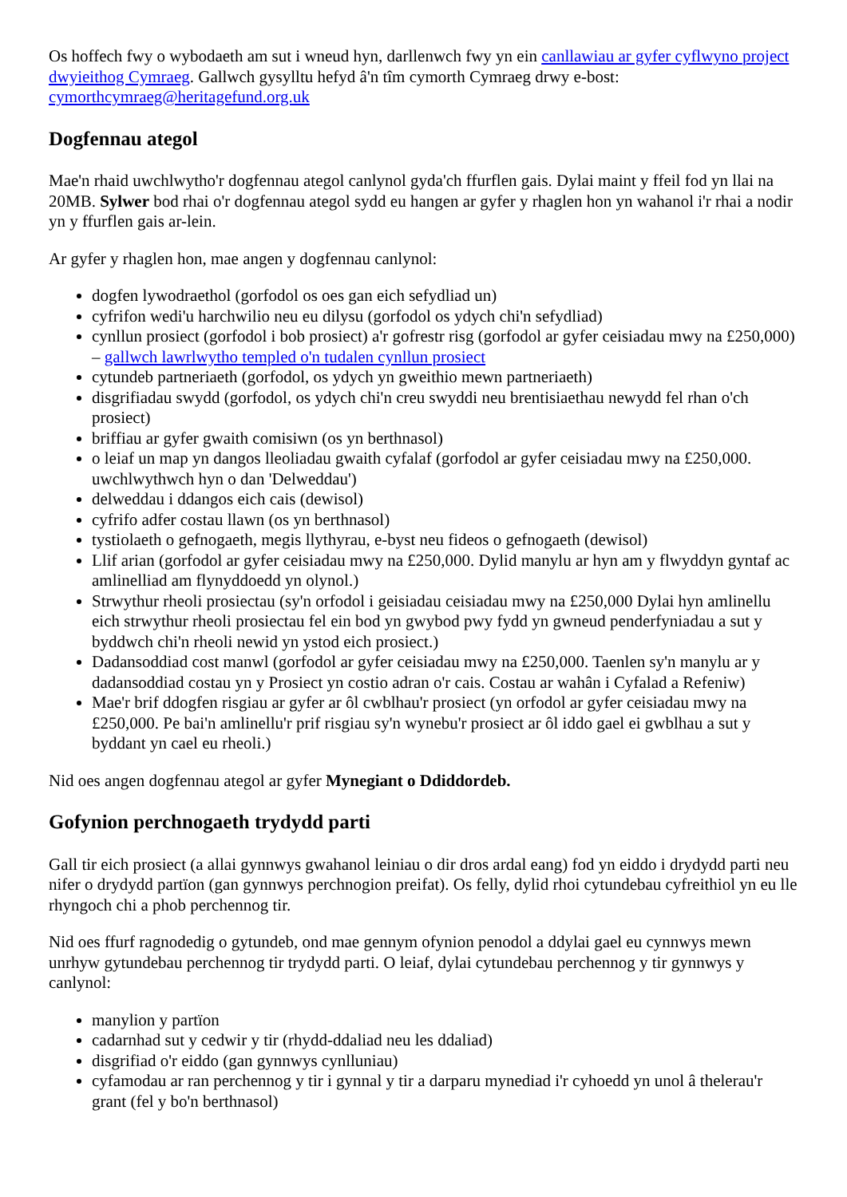Os hoffech fwy o wybodaeth am sut i wneud hyn, darllenwch fwy yn ein canllawiau ar gyfer cyflwyno project dwyieithog Cymraeg. Gallwch gysylltu hefyd â'n tîm cymorth Cymraeg drwy e-bost: cymorthcymraeg@heritagefund.org.uk
Dogfennau ategol
Mae'n rhaid uwchlwytho'r dogfennau ategol canlynol gyda'ch ffurflen gais. Dylai maint y ffeil fod yn llai na 20MB. Sylwer bod rhai o'r dogfennau ategol sydd eu hangen ar gyfer y rhaglen hon yn wahanol i'r rhai a nodir yn y ffurflen gais ar-lein.
Ar gyfer y rhaglen hon, mae angen y dogfennau canlynol:
dogfen lywodraethol (gorfodol os oes gan eich sefydliad un)
cyfrifon wedi'u harchwilio neu eu dilysu (gorfodol os ydych chi'n sefydliad)
cynllun prosiect (gorfodol i bob prosiect) a'r gofrestr risg (gorfodol ar gyfer ceisiadau mwy na £250,000) – gallwch lawrlwytho templed o'n tudalen cynllun prosiect
cytundeb partneriaeth (gorfodol, os ydych yn gweithio mewn partneriaeth)
disgrifiadau swydd (gorfodol, os ydych chi'n creu swyddi neu brentisiaethau newydd fel rhan o'ch prosiect)
briffiau ar gyfer gwaith comisiwn (os yn berthnasol)
o leiaf un map yn dangos lleoliadau gwaith cyfalaf (gorfodol ar gyfer ceisiadau mwy na £250,000. uwchlwythwch hyn o dan 'Delweddau')
delweddau i ddangos eich cais (dewisol)
cyfrifo adfer costau llawn (os yn berthnasol)
tystiolaeth o gefnogaeth, megis llythyrau, e-byst neu fideos o gefnogaeth (dewisol)
Llif arian (gorfodol ar gyfer ceisiadau mwy na £250,000. Dylid manylu ar hyn am y flwyddyn gyntaf ac amlinelliad am flynyddoedd yn olynol.)
Strwythur rheoli prosiectau (sy'n orfodol i geisiadau ceisiadau mwy na £250,000 Dylai hyn amlinellu eich strwythur rheoli prosiectau fel ein bod yn gwybod pwy fydd yn gwneud penderfyniadau a sut y byddwch chi'n rheoli newid yn ystod eich prosiect.)
Dadansoddiad cost manwl (gorfodol ar gyfer ceisiadau mwy na £250,000. Taenlen sy'n manylu ar y dadansoddiad costau yn y Prosiect yn costio adran o'r cais. Costau ar wahân i Cyfalad a Refeniw)
Mae'r brif ddogfen risgiau ar gyfer ar ôl cwblhau'r prosiect (yn orfodol ar gyfer ceisiadau mwy na £250,000. Pe bai'n amlinellu'r prif risgiau sy'n wynebu'r prosiect ar ôl iddo gael ei gwblhau a sut y byddant yn cael eu rheoli.)
Nid oes angen dogfennau ategol ar gyfer Mynegiant o Ddiddordeb.
Gofynion perchnogaeth trydydd parti
Gall tir eich prosiect (a allai gynnwys gwahanol leiniau o dir dros ardal eang) fod yn eiddo i drydydd parti neu nifer o drydydd partïon (gan gynnwys perchnogion preifat). Os felly, dylid rhoi cytundebau cyfreithiol yn eu lle rhyngoch chi a phob perchennog tir.
Nid oes ffurf ragnodedig o gytundeb, ond mae gennym ofynion penodol a ddylai gael eu cynnwys mewn unrhyw gytundebau perchennog tir trydydd parti. O leiaf, dylai cytundebau perchennog y tir gynnwys y canlynol:
manylion y partïon
cadarnhad sut y cedwir y tir (rhydd-ddaliad neu les ddaliad)
disgrifiad o'r eiddo (gan gynnwys cynlluniau)
cyfamodau ar ran perchennog y tir i gynnal y tir a darparu mynediad i'r cyhoedd yn unol â thelerau'r grant (fel y bo'n berthnasol)